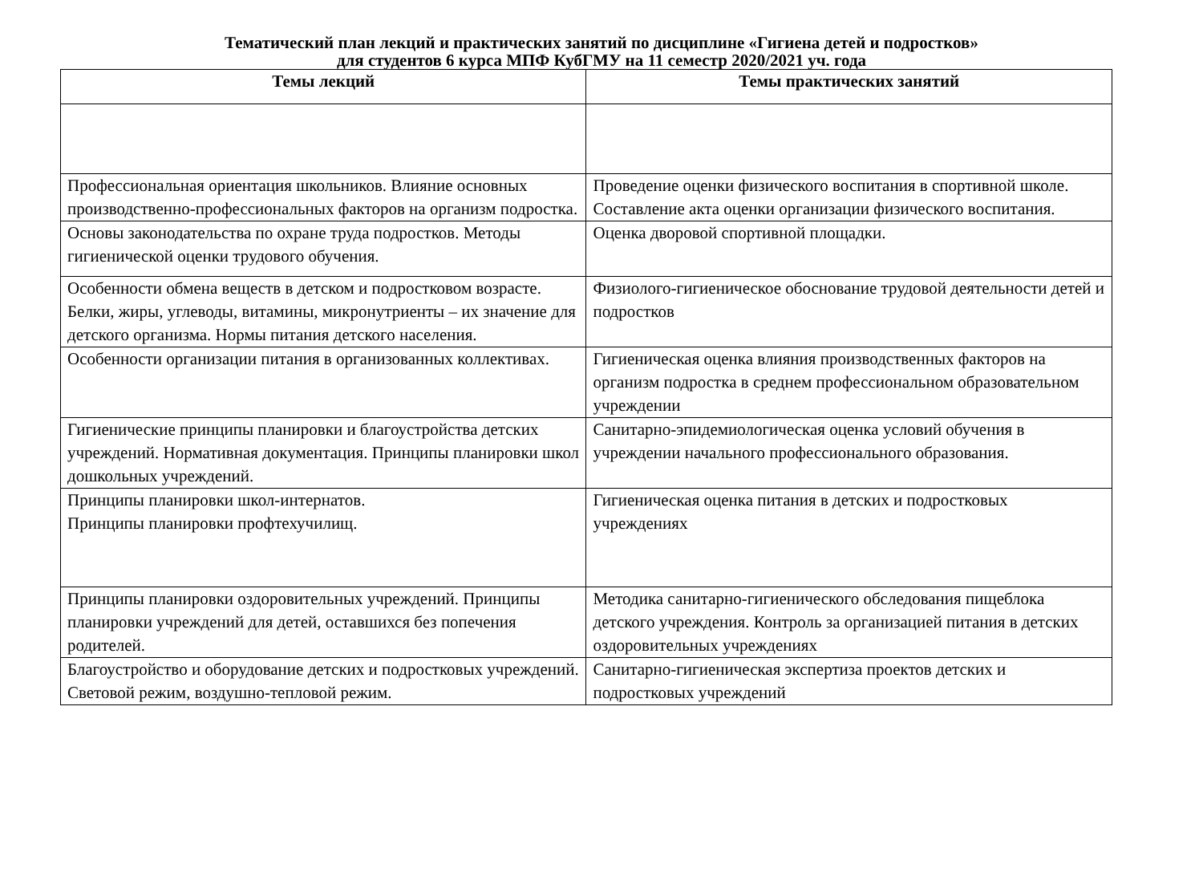Тематический план лекций и практических занятий по дисциплине «Гигиена детей и подростков»
для студентов 6 курса МПФ КубГМУ на 11 семестр 2020/2021 уч. года
| Темы лекций | Темы практических занятий |
| --- | --- |
| Профессиональная ориентация школьников. Влияние основных производственно-профессиональных факторов на организм подростка. | Проведение оценки физического воспитания в спортивной школе. Составление акта оценки организации физического воспитания. |
| Основы законодательства по охране труда подростков. Методы гигиенической оценки трудового обучения. | Оценка дворовой спортивной площадки. |
| Особенности обмена веществ в детском и подростковом возрасте. Белки, жиры, углеводы, витамины, микронутриенты – их значение для детского организма. Нормы питания детского населения. | Физиолого-гигиеническое обоснование трудовой деятельности детей и подростков |
| Особенности организации питания в организованных коллективах. | Гигиеническая оценка влияния производственных факторов на организм подростка в среднем профессиональном образовательном учреждении |
| Гигиенические принципы планировки и благоустройства детских учреждений. Нормативная документация. Принципы планировки школ дошкольных учреждений. | Санитарно-эпидемиологическая оценка условий обучения в учреждении начального профессионального образования. |
| Принципы планировки школ-интернатов. Принципы планировки профтехучилищ. | Гигиеническая оценка питания в детских и подростковых учреждениях |
| Принципы планировки оздоровительных учреждений. Принципы планировки учреждений для детей, оставшихся без попечения родителей. | Методика санитарно-гигиенического обследования пищеблока детского учреждения. Контроль за организацией питания в детских оздоровительных учреждениях |
| Благоустройство и оборудование детских и подростковых учреждений. Световой режим, воздушно-тепловой режим. | Санитарно-гигиеническая экспертиза проектов детских и подростковых учреждений |